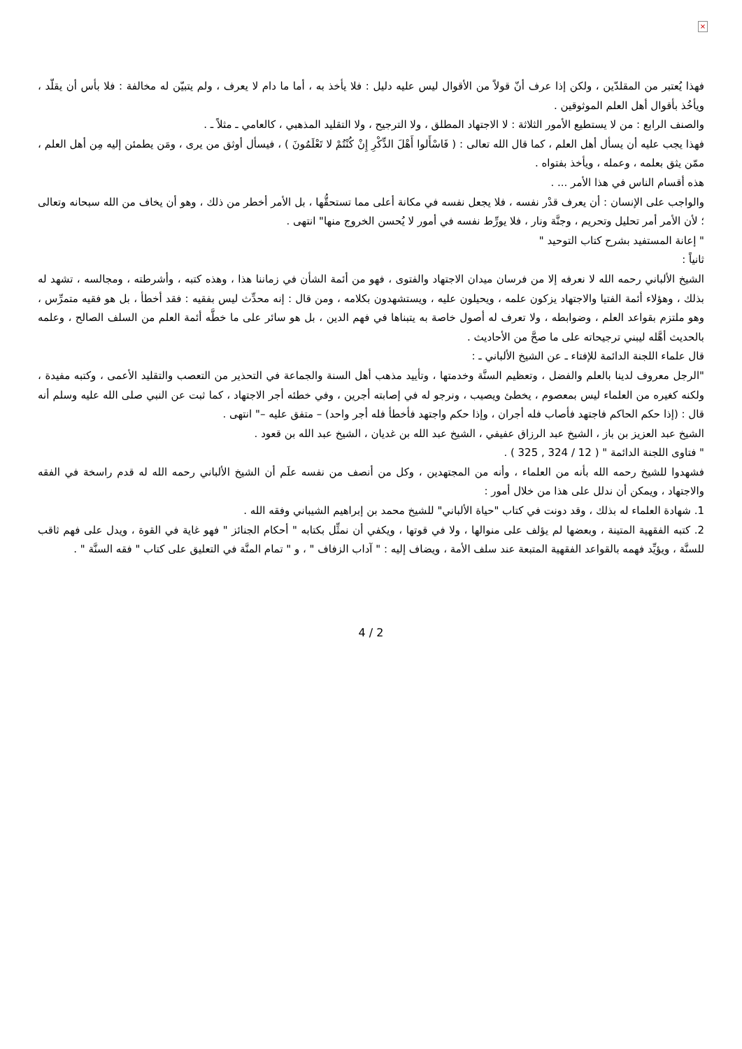×
فهذا يُعتبر من المقلدّين ، ولكن إذا عرف أنّ قولاً من الأقوال ليس عليه دليل : فلا يأخذ به ، أما ما دام لا يعرف ، ولم يتبيّن له مخالفة : فلا بأس أن يقلّد ، ويأخُذ بأقوال أهل العلم الموثوقين .
والصنف الرابع : من لا يستطيع الأمور الثلاثة : لا الاجتهاد المطلق ، ولا الترجيح ، ولا التقليد المذهبي ، كالعامي ـ مثلاً ـ .
فهذا يجب عليه أن يسأل أهل العلم ، كما قال الله تعالى : ( فَاسْأَلوا أَهْلَ الذِّكْرِ إِنْ كُنْتُمْ لا تَعْلَمُونَ ) ، فيسأل أوثق من يرى ، ومَن يطمئن إليه مِن أهل العلم ، ممّن يثق بعلمه ، وعمله ، ويأخذ بفتواه .
هذه أقسام الناس في هذا الأمر ... .
والواجب على الإنسان : أن يعرف قدْر نفسه ، فلا يجعل نفسه في مكانة أعلى مما تستحقُّها ، بل الأمر أخطر من ذلك ، وهو أن يخاف من الله سبحانه وتعالى ؛ لأن الأمر أمر تحليل وتحريم ، وجنَّة ونار ، فلا يورِّط نفسه في أمور لا يُحسن الخروج منها" انتهى .
" إعانة المستفيد بشرح كتاب التوحيد "
ثانياً :
الشيخ الألباني رحمه الله لا نعرفه إلا من فرسان ميدان الاجتهاد والفتوى ، فهو من أئمة الشأن في زماننا هذا ، وهذه كتبه ، وأشرطته ، ومجالسه ، تشهد له بذلك ، وهؤلاء أئمة الفتيا والاجتهاد يزكون علمه ، ويحيلون عليه ، ويستشهدون بكلامه ، ومن قال : إنه محدِّث ليس بفقيه : فقد أخطأ ، بل هو فقيه متمرِّس ، وهو ملتزم بقواعد العلم ، وضوابطه ، ولا تعرف له أصول خاصة به يتبناها في فهم الدين ، بل هو سائر على ما خطَّه أئمة العلم من السلف الصالح ، وعلمه بالحديث أهَّله ليبني ترجيحاته على ما صحَّ من الأحاديث .
قال علماء اللجنة الدائمة للإفتاء ـ عن الشيخ الألباني ـ :
"الرجل معروف لدينا بالعلم والفضل ، وتعظيم السنَّة وخدمتها ، وتأييد مذهب أهل السنة والجماعة في التحذير من التعصب والتقليد الأعمى ، وكتبه مفيدة ، ولكنه كغيره من العلماء ليس بمعصوم ، يخطئ ويصيب ، ونرجو له في إصابته أجرين ، وفي خطئه أجر الاجتهاد ، كما ثبت عن النبي صلى الله عليه وسلم أنه قال : (إذا حكم الحاكم فاجتهد فأصاب فله أجران ، وإذا حكم واجتهد فأخطأ فله أجر واحد) – متفق عليه –" انتهى .
الشيخ عبد العزيز بن باز ، الشيخ عبد الرزاق عفيفي ، الشيخ عبد الله بن غديان ، الشيخ عبد الله بن قعود .
" فتاوى اللجنة الدائمة " ( 12 / 324 , 325 ) .
فشهدوا للشيخ رحمه الله بأنه من العلماء ، وأنه من المجتهدين ، وكل من أنصف من نفسه علَم أن الشيخ الألباني رحمه الله له قدم راسخة في الفقه والاجتهاد ، ويمكن أن ندلل على هذا من خلال أمور :
1. شهادة العلماء له بذلك ، وقد دونت في كتاب "حياة الألباني" للشيخ محمد بن إبراهيم الشيباني وفقه الله .
2. كتبه الفقهية المتينة ، وبعضها لم يؤلف على منوالها ، ولا في قوتها ، ويكفي أن نمثِّل بكتابه " أحكام الجنائز " فهو غاية في القوة ، ويدل على فهم ثاقب للسنَّة ، ويؤيِّد فهمه بالقواعد الفقهية المتبعة عند سلف الأمة ، ويضاف إليه : " آداب الزفاف " ، و " تمام المنَّة في التعليق على كتاب " فقه السنَّة " .
4 / 2